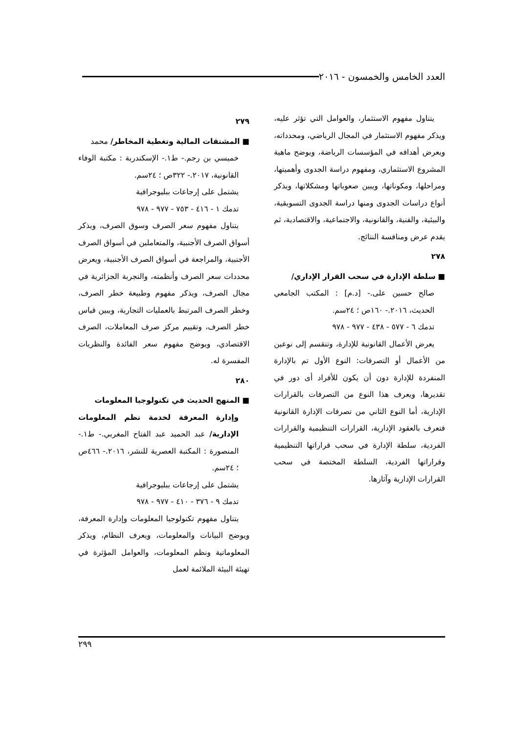العدد الخامس والخمسون - ٢٠١٦
يتناول مفهوم الاستثمار، والعوامل التي تؤثر عليه، ويذكر مفهوم الاستثمار في المجال الرياضي، ومحدداته، ويعرض أهدافه في المؤسسات الرياضة، ويوضح ماهية المشروع الاستثماري، ومفهوم دراسة الجدوى وأهميتها، ومراحلها، ومكوناتها، ويبين صعوباتها ومشكلاتها، ويذكر أنواع دراسات الجدوى ومنها دراسة الجدوى التسويقية، والبيئية، والفنية، والقانونية، والاجتماعية، والاقتصادية، ثم يقدم عرض ومنافسة النتائج.
٢٧٨
■ سلطة الإدارة في سحب القرار الإداري/
صالح حسين على.- [د.م] : المكتب الجامعي الحديث، ٢٠١٦.- ١٦٠ص ؛ ٢٤سم.
تدمك ٦ - ٥٧٧ - ٤٣٨ - ٩٧٧ - ٩٧٨
يعرض الأعمال القانونية للإدارة، وتنقسم إلى نوعين من الأعمال أو التصرفات: النوع الأول تم بالإدارة المنفردة للإدارة دون أن يكون للأفراد أى دور في تقديرها، ويعرف هذا النوع من التصرفات بالقرارات الإدارية، أما النوع الثاني من تصرفات الإدارة القانونية فتعرف بالعقود الإدارية، القرارات التنظيمية والقرارات الفردية، سلطة الإدارة في سحب قراراتها التنظيمية وقراراتها الفردية، السلطة المختصة في سحب القرارات الإدارية وآثارها.
٢٧٩
■ المشتقات المالية وتغطية المخاطر/ محمد
خميسي بن رجم.- ط١.- الإسكندرية : مكتبة الوفاء القانونية، ٢٠١٧.- ٣٢٢ص ؛ ٢٤سم.
يشتمل على إرجاعات ببليوجرافية
تدمك ١ - ٤١٦ - ٧٥٣ - ٩٧٧ - ٩٧٨
يتناول مفهوم سعر الصرف وسوق الصرف، ويذكر أسواق الصرف الأجنبية، والمتعاملين في أسواق الصرف الأجنبية، والمراجعة في أسواق الصرف الأجنبية، ويعرض محددات سعر الصرف وأنظمته، والتجربة الجزائرية في مجال الصرف، ويذكر مفهوم وطبيعة خطر الصرف، وخطر الصرف المرتبط بالعمليات التجارية، ويبين قياس خطر الصرف، وتقييم مركز صرف المعاملات، الصرف الاقتصادي، ويوضح مفهوم سعر الفائدة والنظريات المفسرة له.
٢٨٠
■ المنهج الحديث في تكنولوجيا المعلومات
وإدارة المعرفة لخدمة نظم المعلومات الإدارية/ عبد الحميد عبد الفتاح المغربي.- ط١.- المنصورة : المكتبة العصرية للنشر، ٢٠١٦.- ٤٦٦ص ؛ ٢٤سم.
يشتمل على إرجاعات ببليوجرافية
تدمك ٩ - ٣٧٦ - ٤١٠ - ٩٧٧ - ٩٧٨
يتناول مفهوم تكنولوجيا المعلومات وإدارة المعرفة، ويوضح البيانات والمعلومات، ويعرف النظام، ويذكر المعلوماتية ونظم المعلومات، والعوامل المؤثرة في تهيئة البيئة الملائمة لعمل
٢٩٩